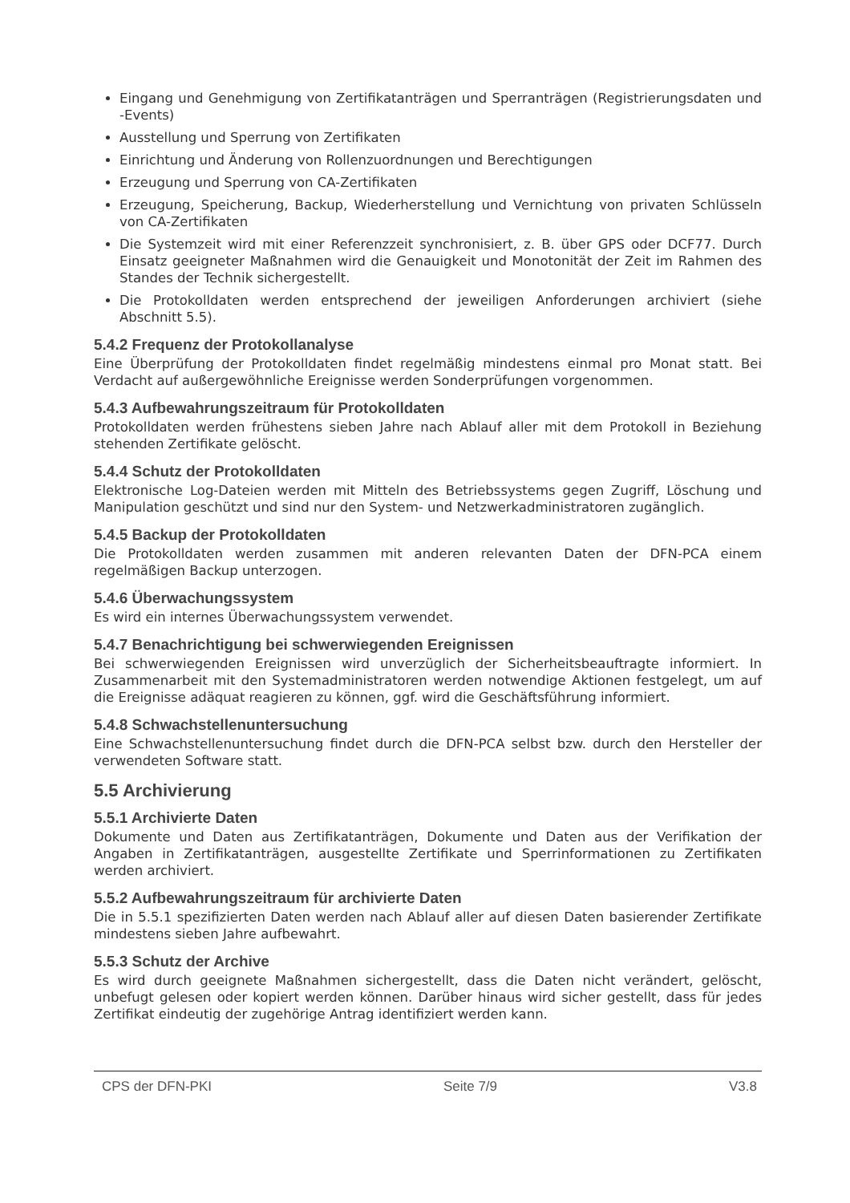Eingang und Genehmigung von Zertifikatanträgen und Sperranträgen (Registrierungsdaten und -Events)
Ausstellung und Sperrung von Zertifikaten
Einrichtung und Änderung von Rollenzuordnungen und Berechtigungen
Erzeugung und Sperrung von CA-Zertifikaten
Erzeugung, Speicherung, Backup, Wiederherstellung und Vernichtung von privaten Schlüsseln von CA-Zertifikaten
Die Systemzeit wird mit einer Referenzzeit synchronisiert, z. B. über GPS oder DCF77. Durch Einsatz geeigneter Maßnahmen wird die Genauigkeit und Monotonität der Zeit im Rahmen des Standes der Technik sichergestellt.
Die Protokolldaten werden entsprechend der jeweiligen Anforderungen archiviert (siehe Abschnitt 5.5).
5.4.2 Frequenz der Protokollanalyse
Eine Überprüfung der Protokolldaten findet regelmäßig mindestens einmal pro Monat statt. Bei Verdacht auf außergewöhnliche Ereignisse werden Sonderprüfungen vorgenommen.
5.4.3 Aufbewahrungszeitraum für Protokolldaten
Protokolldaten werden frühestens sieben Jahre nach Ablauf aller mit dem Protokoll in Beziehung stehenden Zertifikate gelöscht.
5.4.4 Schutz der Protokolldaten
Elektronische Log-Dateien werden mit Mitteln des Betriebssystems gegen Zugriff, Löschung und Manipulation geschützt und sind nur den System- und Netzwerkadministratoren zugänglich.
5.4.5 Backup der Protokolldaten
Die Protokolldaten werden zusammen mit anderen relevanten Daten der DFN-PCA einem regelmäßigen Backup unterzogen.
5.4.6 Überwachungssystem
Es wird ein internes Überwachungssystem verwendet.
5.4.7 Benachrichtigung bei schwerwiegenden Ereignissen
Bei schwerwiegenden Ereignissen wird unverzüglich der Sicherheitsbeauftragte informiert. In Zusammenarbeit mit den Systemadministratoren werden notwendige Aktionen festgelegt, um auf die Ereignisse adäquat reagieren zu können, ggf. wird die Geschäftsführung informiert.
5.4.8 Schwachstellenuntersuchung
Eine Schwachstellenuntersuchung findet durch die DFN-PCA selbst bzw. durch den Hersteller der verwendeten Software statt.
5.5 Archivierung
5.5.1 Archivierte Daten
Dokumente und Daten aus Zertifikatanträgen, Dokumente und Daten aus der Verifikation der Angaben in Zertifikatanträgen, ausgestellte Zertifikate und Sperrinformationen zu Zertifikaten werden archiviert.
5.5.2 Aufbewahrungszeitraum für archivierte Daten
Die in 5.5.1 spezifizierten Daten werden nach Ablauf aller auf diesen Daten basierender Zertifikate mindestens sieben Jahre aufbewahrt.
5.5.3 Schutz der Archive
Es wird durch geeignete Maßnahmen sichergestellt, dass die Daten nicht verändert, gelöscht, unbefugt gelesen oder kopiert werden können. Darüber hinaus wird sicher gestellt, dass für jedes Zertifikat eindeutig der zugehörige Antrag identifiziert werden kann.
CPS der DFN-PKI Seite 7/9 V3.8